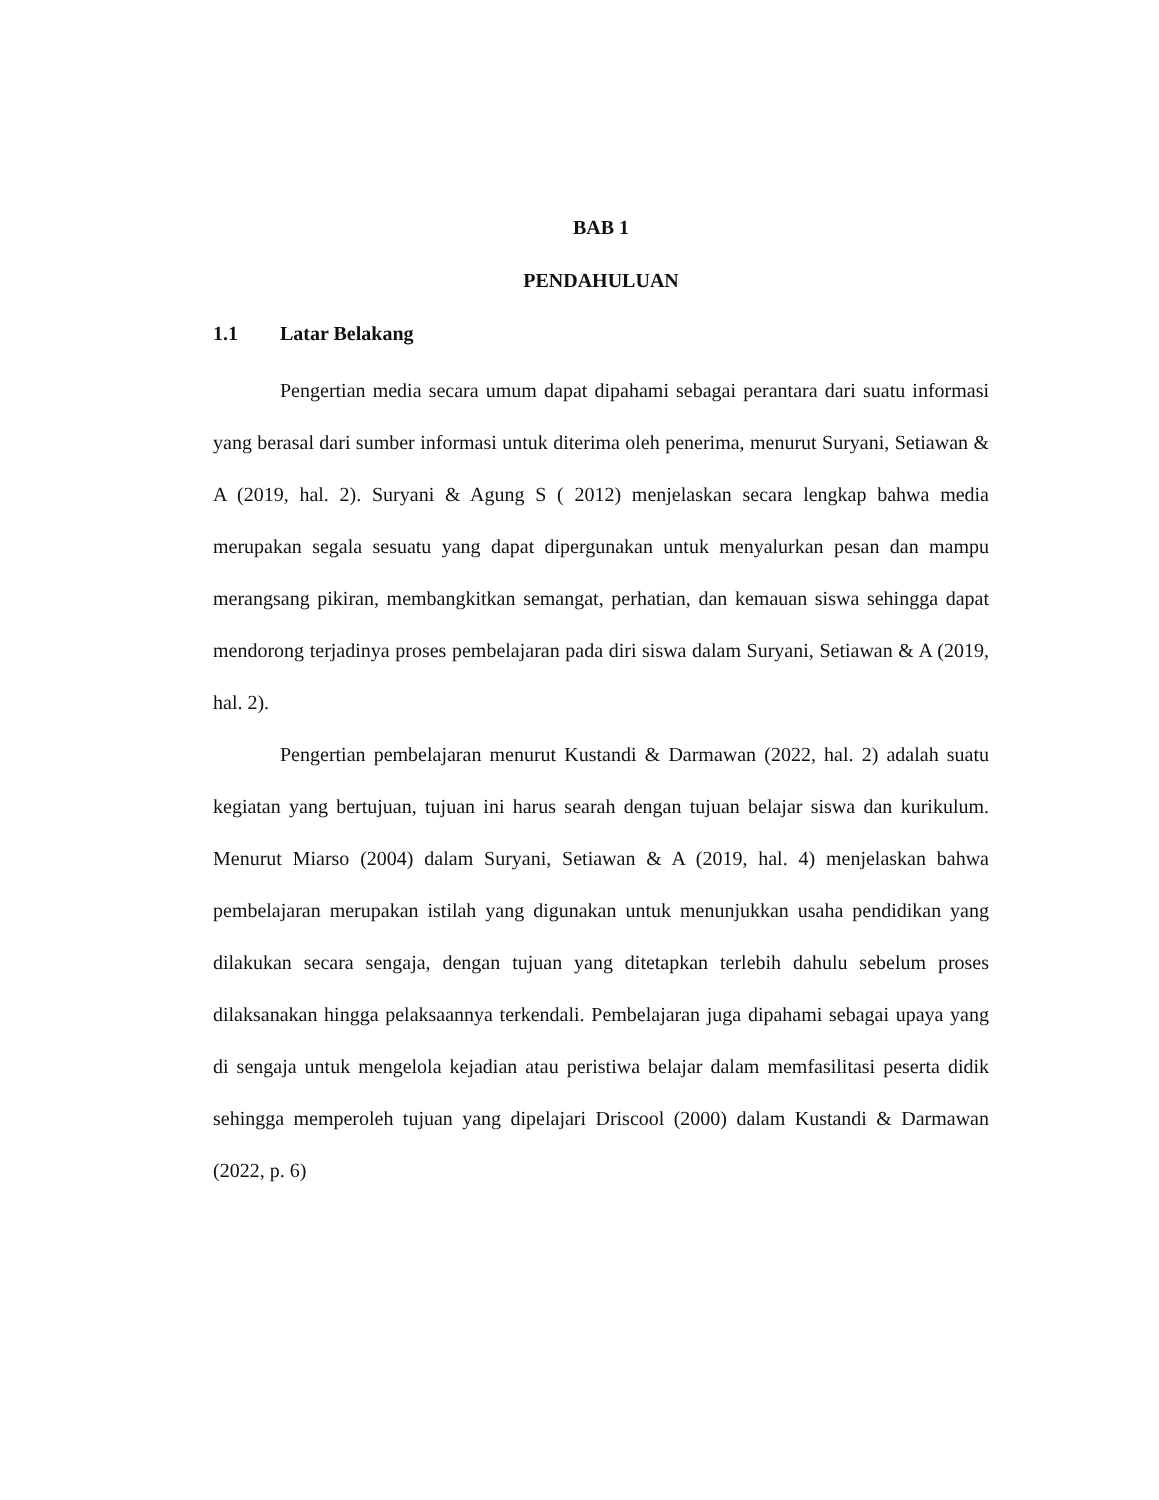BAB 1
PENDAHULUAN
1.1 Latar Belakang
Pengertian media secara umum dapat dipahami sebagai perantara dari suatu informasi yang berasal dari sumber informasi untuk diterima oleh penerima, menurut Suryani, Setiawan & A (2019, hal. 2). Suryani & Agung S ( 2012) menjelaskan secara lengkap bahwa media merupakan segala sesuatu yang dapat dipergunakan untuk menyalurkan pesan dan mampu merangsang pikiran, membangkitkan semangat, perhatian, dan kemauan siswa sehingga dapat mendorong terjadinya proses pembelajaran pada diri siswa dalam Suryani, Setiawan & A (2019, hal. 2).
Pengertian pembelajaran menurut Kustandi & Darmawan (2022, hal. 2) adalah suatu kegiatan yang bertujuan, tujuan ini harus searah dengan tujuan belajar siswa dan kurikulum. Menurut Miarso (2004) dalam Suryani, Setiawan & A (2019, hal. 4) menjelaskan bahwa pembelajaran merupakan istilah yang digunakan untuk menunjukkan usaha pendidikan yang dilakukan secara sengaja, dengan tujuan yang ditetapkan terlebih dahulu sebelum proses dilaksanakan hingga pelaksaannya terkendali. Pembelajaran juga dipahami sebagai upaya yang di sengaja untuk mengelola kejadian atau peristiwa belajar dalam memfasilitasi peserta didik sehingga memperoleh tujuan yang dipelajari Driscool (2000) dalam Kustandi & Darmawan (2022, p. 6)